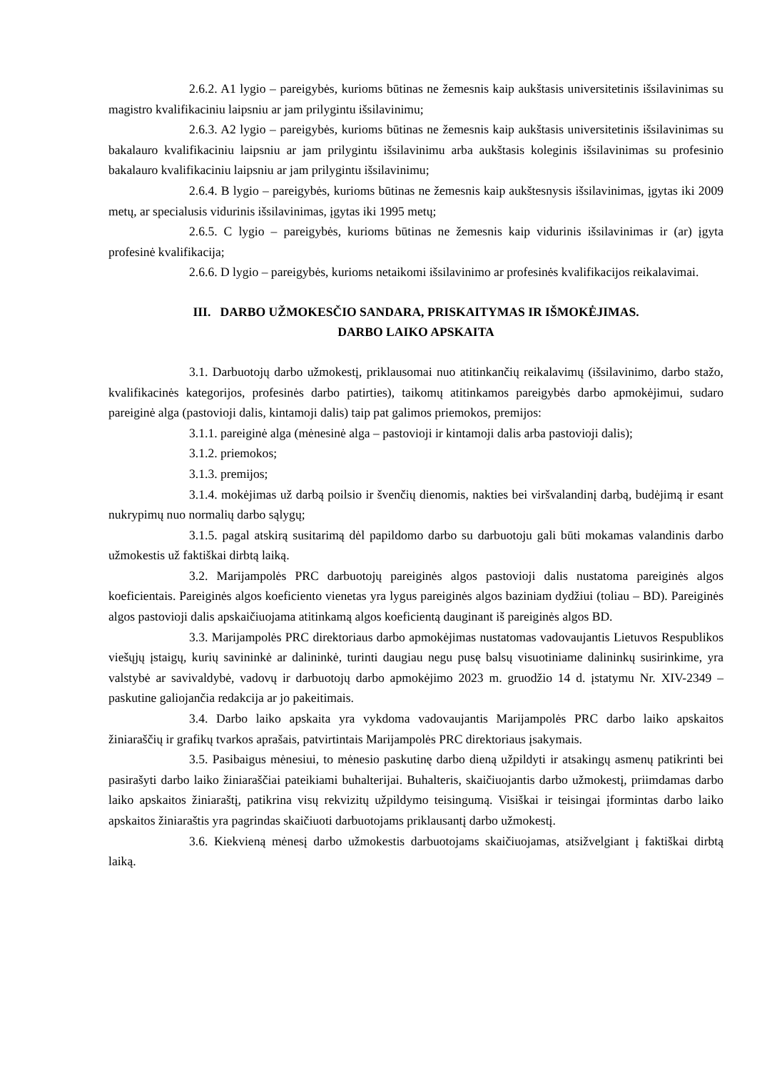2.6.2. A1 lygio – pareigybės, kurioms būtinas ne žemesnis kaip aukštasis universitetinis išsilavinimas su magistro kvalifikaciniu laipsniu ar jam prilygintu išsilavinimu;
2.6.3. A2 lygio – pareigybės, kurioms būtinas ne žemesnis kaip aukštasis universitetinis išsilavinimas su bakalauro kvalifikaciniu laipsniu ar jam prilygintu išsilavinimu arba aukštasis koleginis išsilavinimas su profesinio bakalauro kvalifikaciniu laipsniu ar jam prilygintu išsilavinimu;
2.6.4. B lygio – pareigybės, kurioms būtinas ne žemesnis kaip aukštesnysis išsilavinimas, įgytas iki 2009 metų, ar specialusis vidurinis išsilavinimas, įgytas iki 1995 metų;
2.6.5. C lygio – pareigybės, kurioms būtinas ne žemesnis kaip vidurinis išsilavinimas ir (ar) įgyta profesinė kvalifikacija;
2.6.6. D lygio – pareigybės, kurioms netaikomi išsilavinimo ar profesinės kvalifikacijos reikalavimai.
III. DARBO UŽMOKESČIO SANDARA, PRISKAITYMAS IR IŠMOKĖJIMAS.
DARBO LAIKO APSKAITA
3.1. Darbuotojų darbo užmokestį, priklausomai nuo atitinkančių reikalavimų (išsilavinimo, darbo stažo, kvalifikacinės kategorijos, profesinės darbo patirties), taikomų atitinkamos pareigybės darbo apmokėjimui, sudaro pareiginė alga (pastovioji dalis, kintamoji dalis) taip pat galimos priemokos, premijos:
3.1.1. pareiginė alga (mėnesinė alga – pastovioji ir kintamoji dalis arba pastovioji dalis);
3.1.2. priemokos;
3.1.3. premijos;
3.1.4. mokėjimas už darbą poilsio ir švenčių dienomis, nakties bei viršvalandinį darbą, budėjimą ir esant nukrypimų nuo normalių darbo sąlygų;
3.1.5. pagal atskirą susitarimą dėl papildomo darbo su darbuotoju gali būti mokamas valandinis darbo užmokestis už faktiškai dirbtą laiką.
3.2. Marijampolės PRC darbuotojų pareiginės algos pastovioji dalis nustatoma pareiginės algos koeficientais. Pareiginės algos koeficiento vienetas yra lygus pareiginės algos baziniam dydžiui (toliau – BD). Pareiginės algos pastovioji dalis apskaičiuojama atitinkamą algos koeficientą dauginant iš pareiginės algos BD.
3.3. Marijampolės PRC direktoriaus darbo apmokėjimas nustatomas vadovaujantis Lietuvos Respublikos viešųjų įstaigų, kurių savininkė ar dalininkė, turinti daugiau negu pusę balsų visuotiniame dalininkų susirinkime, yra valstybė ar savivaldybė, vadovų ir darbuotojų darbo apmokėjimo 2023 m. gruodžio 14 d. įstatymu Nr. XIV-2349 – paskutine galiojančia redakcija ar jo pakeitimais.
3.4. Darbo laiko apskaita yra vykdoma vadovaujantis Marijampolės PRC darbo laiko apskaitos žiniaraščių ir grafikų tvarkos aprašais, patvirtintais Marijampolės PRC direktoriaus įsakymais.
3.5. Pasibaigus mėnesiui, to mėnesio paskutinę darbo dieną užpildyti ir atsakingų asmenų patikrinti bei pasirašyti darbo laiko žiniaraščiai pateikiami buhalterijai. Buhalteris, skaičiuojantis darbo užmokestį, priimdamas darbo laiko apskaitos žiniaraštį, patikrina visų rekvizitų užpildymo teisingumą. Visiškai ir teisingai įformintas darbo laiko apskaitos žiniaraštis yra pagrindas skaičiuoti darbuotojams priklausantį darbo užmokestį.
3.6. Kiekvieną mėnesį darbo užmokestis darbuotojams skaičiuojamas, atsižvelgiant į faktiškai dirbtą laiką.